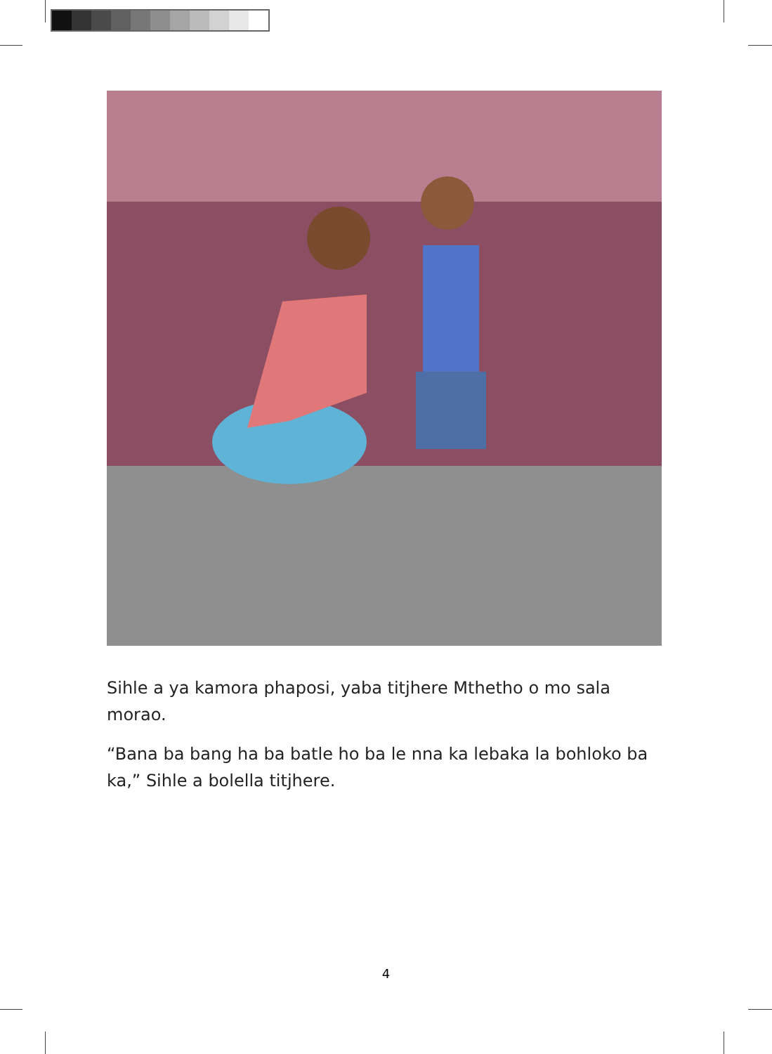Sihle a ya kamora phaposi, yaba titjhere Mthetho o mo sala morao.
“Bana ba bang ha ba batle ho ba le nna ka lebaka la bohloko ba ka,” Sihle a bolella titjhere.
4